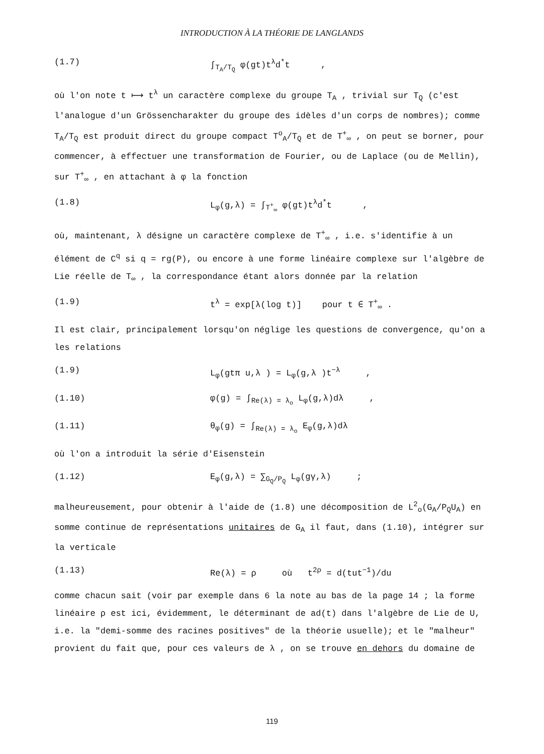INTRODUCTION À LA THÉORIE DE LANGLANDS
(1.7) ∫<sub>T<sub>A</sub>/T<sub>Q</sub></sub> φ(gt)t<sup>λ</sup>d<sup>*</sup>t ,
où l'on note t ⟼ t<sup>λ</sup> un caractère complexe du groupe T<sub>A</sub> , trivial sur T<sub>Q</sub> (c'est l'analogue d'un Grössencharakter du groupe des idèles d'un corps de nombres); comme T<sub>A</sub>/T<sub>Q</sub> est produit direct du groupe compact T<sup>o</sup><sub>A</sub>/T<sub>Q</sub> et de T<sup>+</sup><sub>∞</sub> , on peut se borner, pour commencer, à effectuer une transformation de Fourier, ou de Laplace (ou de Mellin), sur T<sup>+</sup><sub>∞</sub> , en attachant à φ la fonction
(1.8) L<sub>φ</sub>(g,λ) = ∫<sub>T<sup>+</sup><sub>∞</sub></sub> φ(gt)t<sup>λ</sup>d<sup>*</sup>t ,
où, maintenant, λ désigne un caractère complexe de T<sup>+</sup><sub>∞</sub> , i.e. s'identifie à un élément de C<sup>q</sup> si q = rg(P), ou encore à une forme linéaire complexe sur l'algèbre de Lie réelle de T<sub>∞</sub> , la correspondance étant alors donnée par la relation
(1.9) t<sup>λ</sup> = exp[λ(log t)] pour t ∈ T<sup>+</sup><sub>∞</sub> .
Il est clair, principalement lorsqu'on néglige les questions de convergence, qu'on a les relations
(1.9) L<sub>φ</sub>(gtπ u,λ ) = L<sub>φ</sub>(g,λ )t<sup>−λ</sup> ,
(1.10) φ(g) = ∫<sub>Re(λ) = λ<sub>o</sub></sub> L<sub>φ</sub>(g,λ)dλ ,
(1.11) θ<sub>φ</sub>(g) = ∫<sub>Re(λ) = λ<sub>o</sub></sub> E<sub>φ</sub>(g,λ)dλ
où l'on a introduit la série d'Eisenstein
(1.12) E<sub>φ</sub>(g,λ) = ∑<sub>G<sub>Q</sub>/P<sub>Q</sub></sub> L<sub>φ</sub>(gγ,λ) ;
malheureusement, pour obtenir à l'aide de (1.8) une décomposition de L<sup>2</sup><sub>o</sub>(G<sub>A</sub>/P<sub>Q</sub>U<sub>A</sub>) en somme continue de représentations unitaires de G<sub>A</sub> il faut, dans (1.10), intégrer sur la verticale
(1.13) Re(λ) = ρ où t<sup>2ρ</sup> = d(tut<sup>−1</sup>)/du
comme chacun sait (voir par exemple dans 6 la note au bas de la page 14 ; la forme linéaire ρ est ici, évidemment, le déterminant de ad(t) dans l'algèbre de Lie de U, i.e. la "demi-somme des racines positives" de la théorie usuelle); et le "malheur" provient du fait que, pour ces valeurs de λ , on se trouve en dehors du domaine de
119